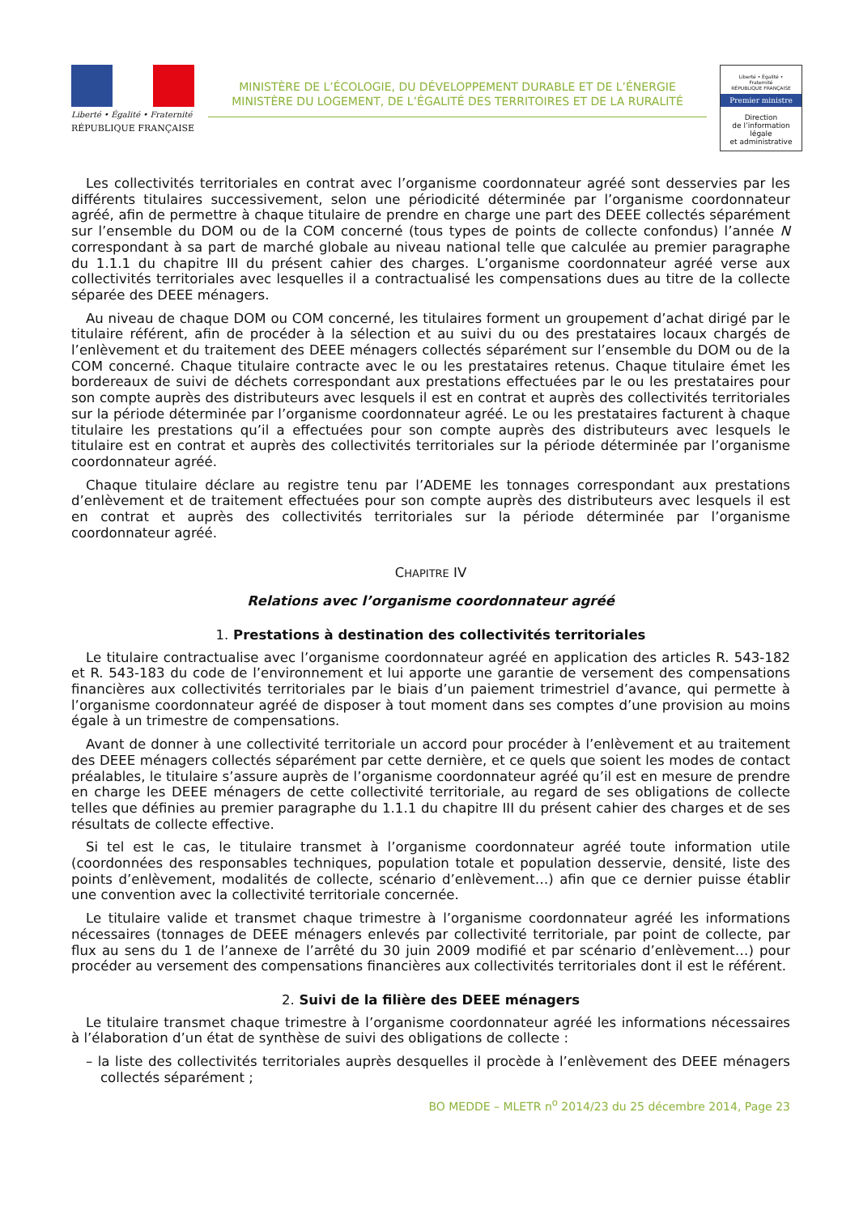Liberté • Égalité • Fraternité
RÉPUBLIQUE FRANÇAISE
MINISTÈRE DE L’ÉCOLOGIE, DU DÉVELOPPEMENT DURABLE ET DE L’ÉNERGIE
MINISTÈRE DU LOGEMENT, DE L’ÉGALITÉ DES TERRITOIRES ET DE LA RURALITÉ
Liberté • Égalité • Fraternité
RÉPUBLIQUE FRANÇAISE
Premier ministre
Direction
de l’information
légale
et administrative
Les collectivités territoriales en contrat avec l’organisme coordonnateur agréé sont desservies par les différents titulaires successivement, selon une périodicité déterminée par l’organisme coordonnateur agréé, afin de permettre à chaque titulaire de prendre en charge une part des DEEE collectés séparément sur l’ensemble du DOM ou de la COM concerné (tous types de points de collecte confondus) l’année N correspondant à sa part de marché globale au niveau national telle que calculée au premier paragraphe du 1.1.1 du chapitre III du présent cahier des charges. L’organisme coordonnateur agréé verse aux collectivités territoriales avec lesquelles il a contractualisé les compensations dues au titre de la collecte séparée des DEEE ménagers.
Au niveau de chaque DOM ou COM concerné, les titulaires forment un groupement d’achat dirigé par le titulaire référent, afin de procéder à la sélection et au suivi du ou des prestataires locaux chargés de l’enlèvement et du traitement des DEEE ménagers collectés séparément sur l’ensemble du DOM ou de la COM concerné. Chaque titulaire contracte avec le ou les prestataires retenus. Chaque titulaire émet les bordereaux de suivi de déchets correspondant aux prestations effectuées par le ou les prestataires pour son compte auprès des distributeurs avec lesquels il est en contrat et auprès des collectivités territoriales sur la période déterminée par l’organisme coordonnateur agréé. Le ou les prestataires facturent à chaque titulaire les prestations qu’il a effectuées pour son compte auprès des distributeurs avec lesquels le titulaire est en contrat et auprès des collectivités territoriales sur la période déterminée par l’organisme coordonnateur agréé.
Chaque titulaire déclare au registre tenu par l’ADEME les tonnages correspondant aux prestations d’enlèvement et de traitement effectuées pour son compte auprès des distributeurs avec lesquels il est en contrat et auprès des collectivités territoriales sur la période déterminée par l’organisme coordonnateur agréé.
CHAPITRE IV
Relations avec l’organisme coordonnateur agréé
1. Prestations à destination des collectivités territoriales
Le titulaire contractualise avec l’organisme coordonnateur agréé en application des articles R. 543-182 et R. 543-183 du code de l’environnement et lui apporte une garantie de versement des compensations financières aux collectivités territoriales par le biais d’un paiement trimestriel d’avance, qui permette à l’organisme coordonnateur agréé de disposer à tout moment dans ses comptes d’une provision au moins égale à un trimestre de compensations.
Avant de donner à une collectivité territoriale un accord pour procéder à l’enlèvement et au traitement des DEEE ménagers collectés séparément par cette dernière, et ce quels que soient les modes de contact préalables, le titulaire s’assure auprès de l’organisme coordonnateur agréé qu’il est en mesure de prendre en charge les DEEE ménagers de cette collectivité territoriale, au regard de ses obligations de collecte telles que définies au premier paragraphe du 1.1.1 du chapitre III du présent cahier des charges et de ses résultats de collecte effective.
Si tel est le cas, le titulaire transmet à l’organisme coordonnateur agréé toute information utile (coordonnées des responsables techniques, population totale et population desservie, densité, liste des points d’enlèvement, modalités de collecte, scénario d’enlèvement…) afin que ce dernier puisse établir une convention avec la collectivité territoriale concernée.
Le titulaire valide et transmet chaque trimestre à l’organisme coordonnateur agréé les informations nécessaires (tonnages de DEEE ménagers enlevés par collectivité territoriale, par point de collecte, par flux au sens du 1 de l’annexe de l’arrêté du 30 juin 2009 modifié et par scénario d’enlèvement…) pour procéder au versement des compensations financières aux collectivités territoriales dont il est le référent.
2. Suivi de la filière des DEEE ménagers
Le titulaire transmet chaque trimestre à l’organisme coordonnateur agréé les informations nécessaires à l’élaboration d’un état de synthèse de suivi des obligations de collecte :
– la liste des collectivités territoriales auprès desquelles il procède à l’enlèvement des DEEE ménagers collectés séparément ;
BO MEDDE – MLETR n<sup>o</sup> 2014/23 du 25 décembre 2014, Page 23